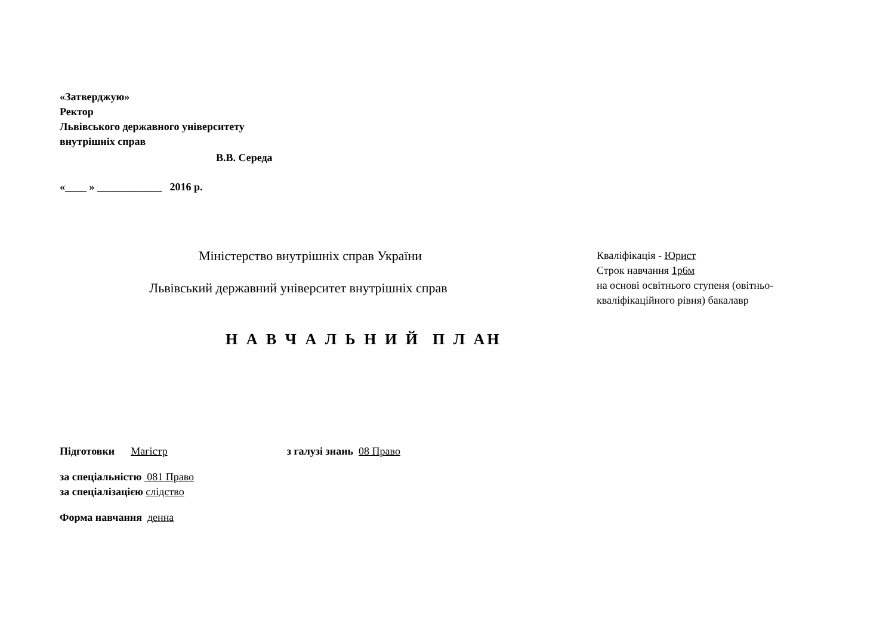«Затверджую»
Ректор
Львівського державного університету
внутрішніх справ
В.В. Середа
«____ » ____________ 2016 р.
Міністерство внутрішніх справ України
Львівський державний університет внутрішніх справ
Кваліфікація - Юрист
Строк навчання 1р6м
на основі освітнього ступеня (овітньо-кваліфікаційного рівня) бакалавр
Н А В Ч А Л Ь Н И Й П Л АН
Підготовки Магістр з галузі знань 08 Право
за спеціальністю 081 Право
за спеціалізацією слідство
Форма навчання денна